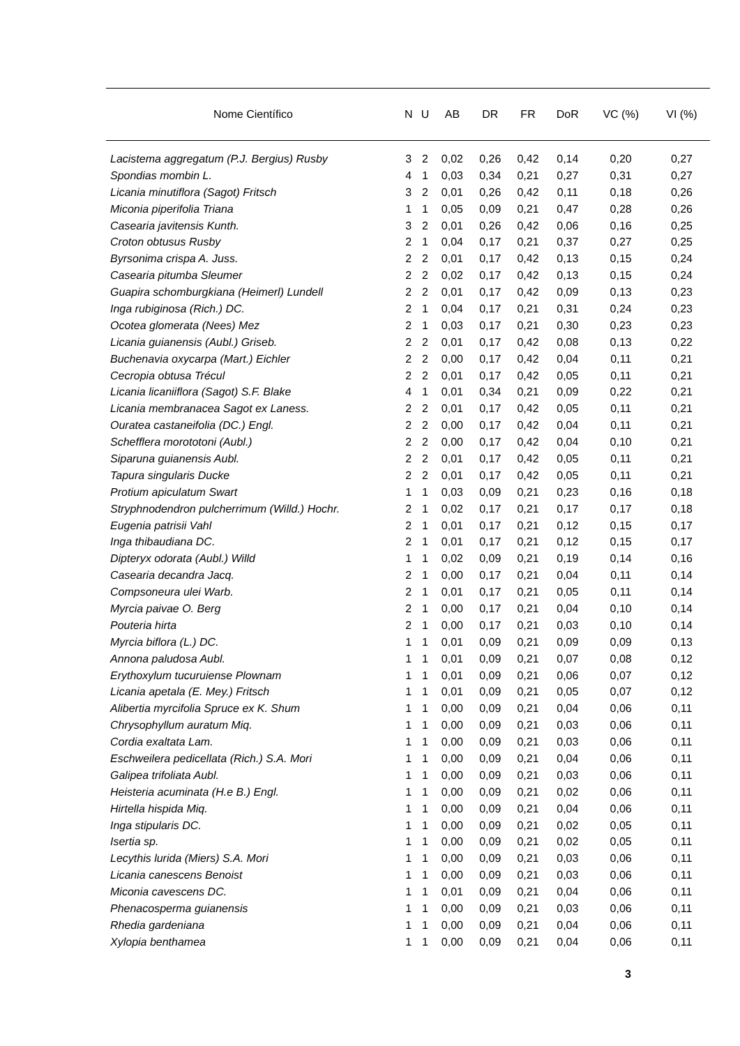| Nome Científico | N | U | AB | DR | FR | DoR | VC (%) | VI (%) |
| --- | --- | --- | --- | --- | --- | --- | --- | --- |
| Lacistema aggregatum (P.J. Bergius) Rusby | 3 | 2 | 0,02 | 0,26 | 0,42 | 0,14 | 0,20 | 0,27 |
| Spondias mombin L. | 4 | 1 | 0,03 | 0,34 | 0,21 | 0,27 | 0,31 | 0,27 |
| Licania minutiflora (Sagot) Fritsch | 3 | 2 | 0,01 | 0,26 | 0,42 | 0,11 | 0,18 | 0,26 |
| Miconia piperifolia Triana | 1 | 1 | 0,05 | 0,09 | 0,21 | 0,47 | 0,28 | 0,26 |
| Casearia javitensis Kunth. | 3 | 2 | 0,01 | 0,26 | 0,42 | 0,06 | 0,16 | 0,25 |
| Croton obtusus Rusby | 2 | 1 | 0,04 | 0,17 | 0,21 | 0,37 | 0,27 | 0,25 |
| Byrsonima crispa A. Juss. | 2 | 2 | 0,01 | 0,17 | 0,42 | 0,13 | 0,15 | 0,24 |
| Casearia pitumba Sleumer | 2 | 2 | 0,02 | 0,17 | 0,42 | 0,13 | 0,15 | 0,24 |
| Guapira schomburgkiana (Heimerl) Lundell | 2 | 2 | 0,01 | 0,17 | 0,42 | 0,09 | 0,13 | 0,23 |
| Inga rubiginosa (Rich.) DC. | 2 | 1 | 0,04 | 0,17 | 0,21 | 0,31 | 0,24 | 0,23 |
| Ocotea glomerata (Nees) Mez | 2 | 1 | 0,03 | 0,17 | 0,21 | 0,30 | 0,23 | 0,23 |
| Licania guianensis (Aubl.) Griseb. | 2 | 2 | 0,01 | 0,17 | 0,42 | 0,08 | 0,13 | 0,22 |
| Buchenavia oxycarpa (Mart.) Eichler | 2 | 2 | 0,00 | 0,17 | 0,42 | 0,04 | 0,11 | 0,21 |
| Cecropia obtusa Trécul | 2 | 2 | 0,01 | 0,17 | 0,42 | 0,05 | 0,11 | 0,21 |
| Licania licaniiflora (Sagot) S.F. Blake | 4 | 1 | 0,01 | 0,34 | 0,21 | 0,09 | 0,22 | 0,21 |
| Licania membranacea Sagot ex Laness. | 2 | 2 | 0,01 | 0,17 | 0,42 | 0,05 | 0,11 | 0,21 |
| Ouratea castaneifolia (DC.) Engl. | 2 | 2 | 0,00 | 0,17 | 0,42 | 0,04 | 0,11 | 0,21 |
| Schefflera morototoni (Aubl.) | 2 | 2 | 0,00 | 0,17 | 0,42 | 0,04 | 0,10 | 0,21 |
| Siparuna guianensis Aubl. | 2 | 2 | 0,01 | 0,17 | 0,42 | 0,05 | 0,11 | 0,21 |
| Tapura singularis Ducke | 2 | 2 | 0,01 | 0,17 | 0,42 | 0,05 | 0,11 | 0,21 |
| Protium apiculatum Swart | 1 | 1 | 0,03 | 0,09 | 0,21 | 0,23 | 0,16 | 0,18 |
| Stryphnodendron pulcherrimum (Willd.) Hochr. | 2 | 1 | 0,02 | 0,17 | 0,21 | 0,17 | 0,17 | 0,18 |
| Eugenia patrisii Vahl | 2 | 1 | 0,01 | 0,17 | 0,21 | 0,12 | 0,15 | 0,17 |
| Inga thibaudiana DC. | 2 | 1 | 0,01 | 0,17 | 0,21 | 0,12 | 0,15 | 0,17 |
| Dipteryx odorata (Aubl.) Willd | 1 | 1 | 0,02 | 0,09 | 0,21 | 0,19 | 0,14 | 0,16 |
| Casearia decandra Jacq. | 2 | 1 | 0,00 | 0,17 | 0,21 | 0,04 | 0,11 | 0,14 |
| Compsoneura ulei Warb. | 2 | 1 | 0,01 | 0,17 | 0,21 | 0,05 | 0,11 | 0,14 |
| Myrcia paivae O. Berg | 2 | 1 | 0,00 | 0,17 | 0,21 | 0,04 | 0,10 | 0,14 |
| Pouteria hirta | 2 | 1 | 0,00 | 0,17 | 0,21 | 0,03 | 0,10 | 0,14 |
| Myrcia biflora (L.) DC. | 1 | 1 | 0,01 | 0,09 | 0,21 | 0,09 | 0,09 | 0,13 |
| Annona paludosa Aubl. | 1 | 1 | 0,01 | 0,09 | 0,21 | 0,07 | 0,08 | 0,12 |
| Erythoxylum tucuruiense Plownam | 1 | 1 | 0,01 | 0,09 | 0,21 | 0,06 | 0,07 | 0,12 |
| Licania apetala (E. Mey.) Fritsch | 1 | 1 | 0,01 | 0,09 | 0,21 | 0,05 | 0,07 | 0,12 |
| Alibertia myrcifolia Spruce ex K. Shum | 1 | 1 | 0,00 | 0,09 | 0,21 | 0,04 | 0,06 | 0,11 |
| Chrysophyllum auratum Miq. | 1 | 1 | 0,00 | 0,09 | 0,21 | 0,03 | 0,06 | 0,11 |
| Cordia exaltata Lam. | 1 | 1 | 0,00 | 0,09 | 0,21 | 0,03 | 0,06 | 0,11 |
| Eschweilera pedicellata (Rich.) S.A. Mori | 1 | 1 | 0,00 | 0,09 | 0,21 | 0,04 | 0,06 | 0,11 |
| Galipea trifoliata Aubl. | 1 | 1 | 0,00 | 0,09 | 0,21 | 0,03 | 0,06 | 0,11 |
| Heisteria acuminata (H.e B.) Engl. | 1 | 1 | 0,00 | 0,09 | 0,21 | 0,02 | 0,06 | 0,11 |
| Hirtella hispida Miq. | 1 | 1 | 0,00 | 0,09 | 0,21 | 0,04 | 0,06 | 0,11 |
| Inga stipularis DC. | 1 | 1 | 0,00 | 0,09 | 0,21 | 0,02 | 0,05 | 0,11 |
| Isertia sp. | 1 | 1 | 0,00 | 0,09 | 0,21 | 0,02 | 0,05 | 0,11 |
| Lecythis lurida (Miers) S.A. Mori | 1 | 1 | 0,00 | 0,09 | 0,21 | 0,03 | 0,06 | 0,11 |
| Licania canescens Benoist | 1 | 1 | 0,00 | 0,09 | 0,21 | 0,03 | 0,06 | 0,11 |
| Miconia cavescens DC. | 1 | 1 | 0,01 | 0,09 | 0,21 | 0,04 | 0,06 | 0,11 |
| Phenacosperma guianensis | 1 | 1 | 0,00 | 0,09 | 0,21 | 0,03 | 0,06 | 0,11 |
| Rhedia gardeniana | 1 | 1 | 0,00 | 0,09 | 0,21 | 0,04 | 0,06 | 0,11 |
| Xylopia benthamea | 1 | 1 | 0,00 | 0,09 | 0,21 | 0,04 | 0,06 | 0,11 |
3